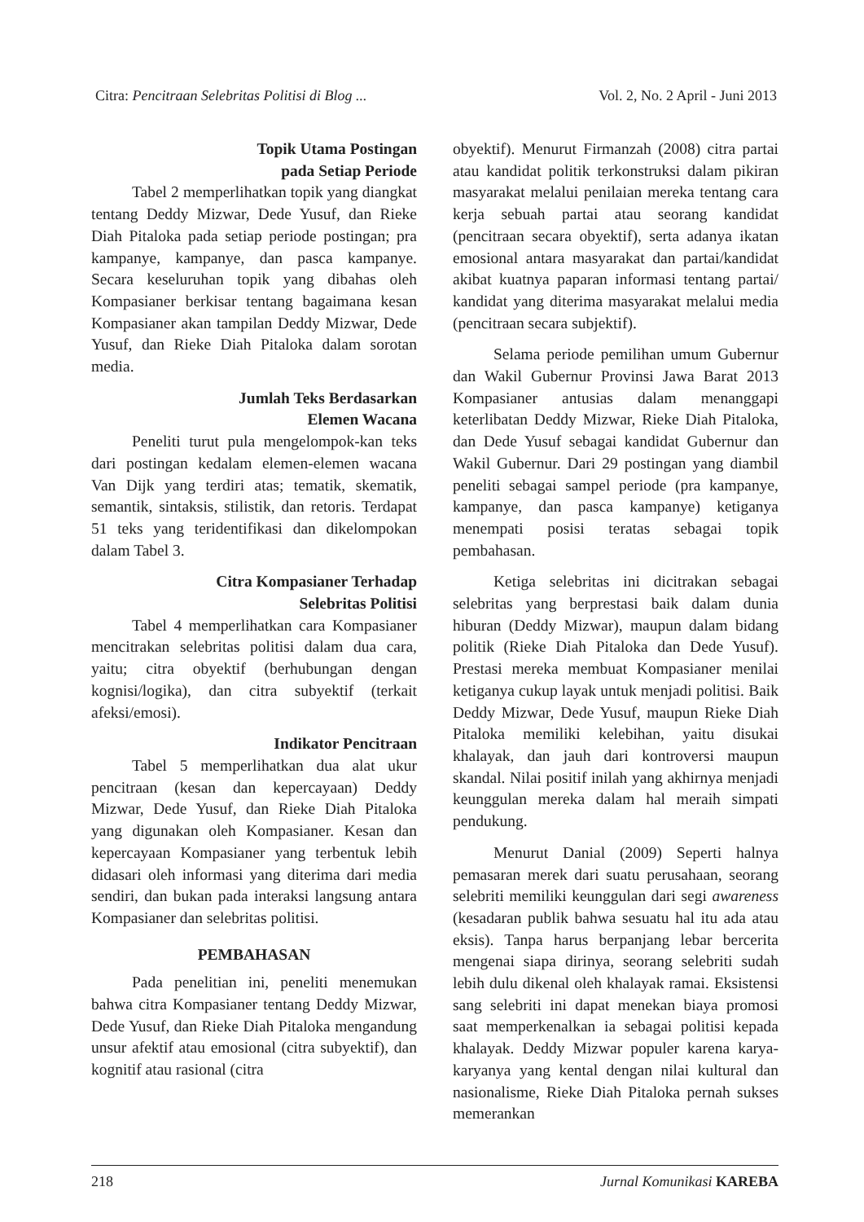Citra: Pencitraan Selebritas Politisi di Blog ... Vol. 2, No. 2 April - Juni 2013
Topik Utama Postingan
pada Setiap Periode
Tabel 2 memperlihatkan topik yang diangkat tentang Deddy Mizwar, Dede Yusuf, dan Rieke Diah Pitaloka pada setiap periode postingan; pra kampanye, kampanye, dan pasca kampanye. Secara keseluruhan topik yang dibahas oleh Kompasianer berkisar tentang bagaimana kesan Kompasianer akan tampilan Deddy Mizwar, Dede Yusuf, dan Rieke Diah Pitaloka dalam sorotan media.
Jumlah Teks Berdasarkan
Elemen Wacana
Peneliti turut pula mengelompok-kan teks dari postingan kedalam elemen-elemen wacana Van Dijk yang terdiri atas; tematik, skematik, semantik, sintaksis, stilistik, dan retoris. Terdapat 51 teks yang teridentifikasi dan dikelompokan dalam Tabel 3.
Citra Kompasianer Terhadap
Selebritas Politisi
Tabel 4 memperlihatkan cara Kompasianer mencitrakan selebritas politisi dalam dua cara, yaitu; citra obyektif (berhubungan dengan kognisi/logika), dan citra subyektif (terkait afeksi/emosi).
Indikator Pencitraan
Tabel 5 memperlihatkan dua alat ukur pencitraan (kesan dan kepercayaan) Deddy Mizwar, Dede Yusuf, dan Rieke Diah Pitaloka yang digunakan oleh Kompasianer. Kesan dan kepercayaan Kompasianer yang terbentuk lebih didasari oleh informasi yang diterima dari media sendiri, dan bukan pada interaksi langsung antara Kompasianer dan selebritas politisi.
PEMBAHASAN
Pada penelitian ini, peneliti menemukan bahwa citra Kompasianer tentang Deddy Mizwar, Dede Yusuf, dan Rieke Diah Pitaloka mengandung unsur afektif atau emosional (citra subyektif), dan kognitif atau rasional (citra
obyektif). Menurut Firmanzah (2008) citra partai atau kandidat politik terkonstruksi dalam pikiran masyarakat melalui penilaian mereka tentang cara kerja sebuah partai atau seorang kandidat (pencitraan secara obyektif), serta adanya ikatan emosional antara masyarakat dan partai/kandidat akibat kuatnya paparan informasi tentang partai/ kandidat yang diterima masyarakat melalui media (pencitraan secara subjektif).
Selama periode pemilihan umum Gubernur dan Wakil Gubernur Provinsi Jawa Barat 2013 Kompasianer antusias dalam menanggapi keterlibatan Deddy Mizwar, Rieke Diah Pitaloka, dan Dede Yusuf sebagai kandidat Gubernur dan Wakil Gubernur. Dari 29 postingan yang diambil peneliti sebagai sampel periode (pra kampanye, kampanye, dan pasca kampanye) ketiganya menempati posisi teratas sebagai topik pembahasan.
Ketiga selebritas ini dicitrakan sebagai selebritas yang berprestasi baik dalam dunia hiburan (Deddy Mizwar), maupun dalam bidang politik (Rieke Diah Pitaloka dan Dede Yusuf). Prestasi mereka membuat Kompasianer menilai ketiganya cukup layak untuk menjadi politisi. Baik Deddy Mizwar, Dede Yusuf, maupun Rieke Diah Pitaloka memiliki kelebihan, yaitu disukai khalayak, dan jauh dari kontroversi maupun skandal. Nilai positif inilah yang akhirnya menjadi keunggulan mereka dalam hal meraih simpati pendukung.
Menurut Danial (2009) Seperti halnya pemasaran merek dari suatu perusahaan, seorang selebriti memiliki keunggulan dari segi awareness (kesadaran publik bahwa sesuatu hal itu ada atau eksis). Tanpa harus berpanjang lebar bercerita mengenai siapa dirinya, seorang selebriti sudah lebih dulu dikenal oleh khalayak ramai. Eksistensi sang selebriti ini dapat menekan biaya promosi saat memperkenalkan ia sebagai politisi kepada khalayak. Deddy Mizwar populer karena karya-karyanya yang kental dengan nilai kultural dan nasionalisme, Rieke Diah Pitaloka pernah sukses memerankan
218 Jurnal Komunikasi KAREBA